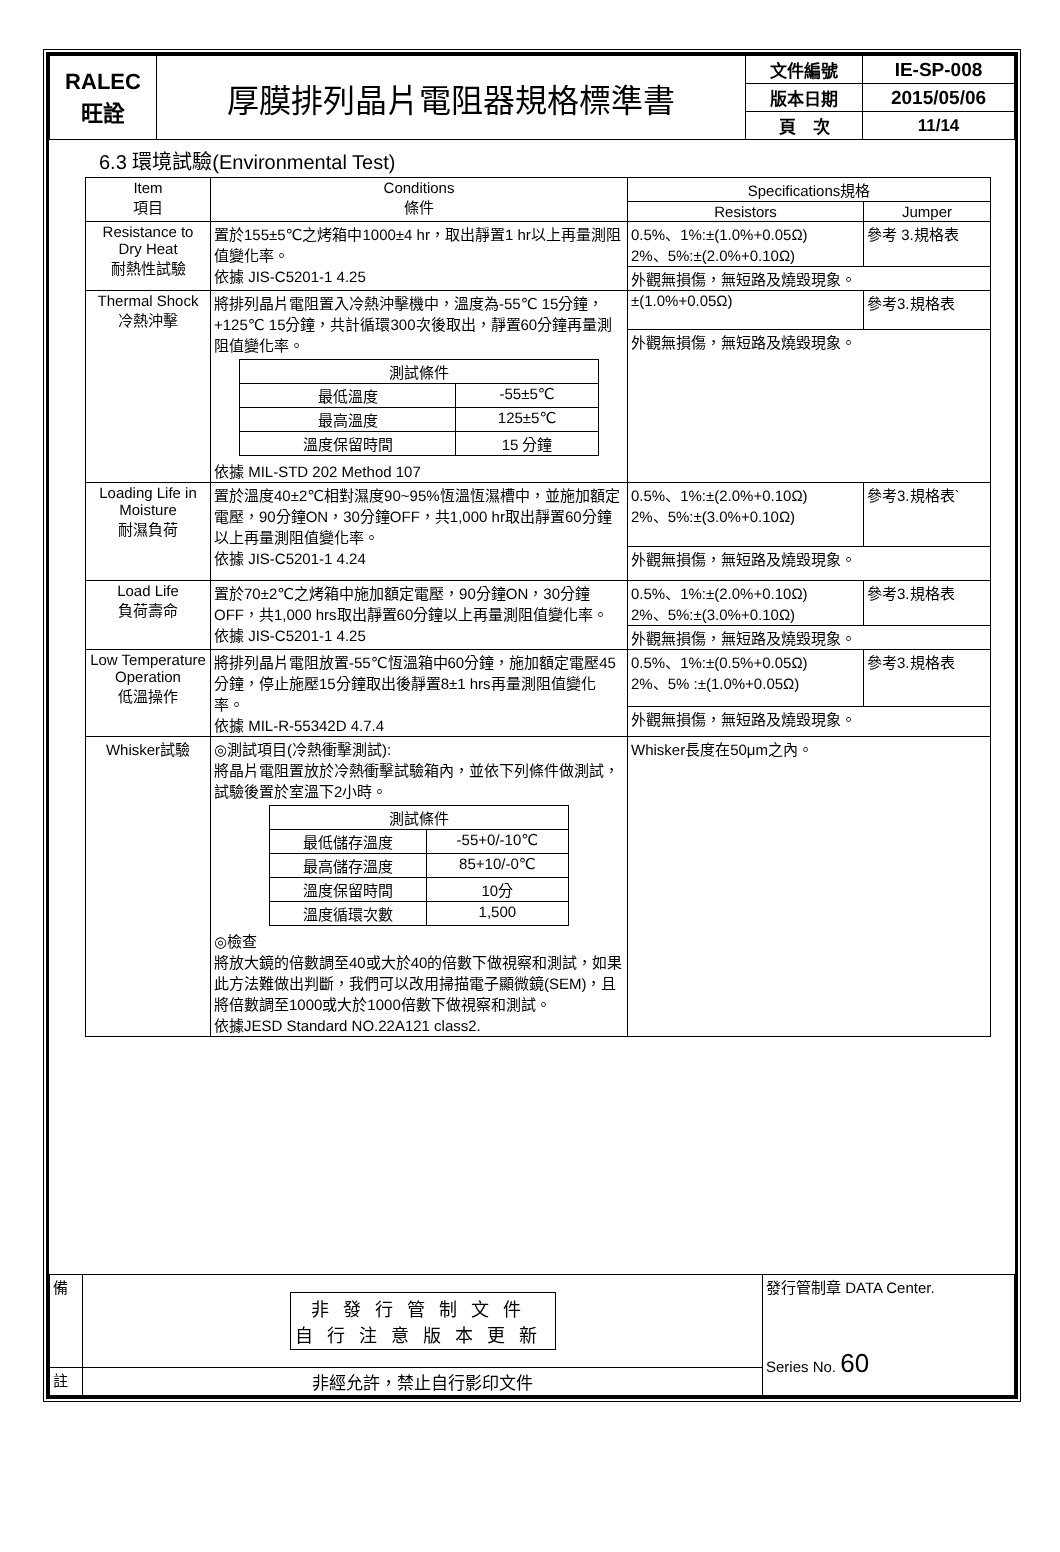| RALEC 旺詮 | 厚膜排列晶片電阻器規格標準書 | 文件編號 | IE-SP-008 |
| | | 版本日期 | 2015/05/06 |
| | | 頁 次 | 11/14 |
6.3 環境試驗(Environmental Test)
| Item 項目 | Conditions 條件 | Specifications規格 | |
| --- | --- | --- | --- |
| | | Resistors | Jumper |
| Resistance to Dry Heat 耐熱性試驗 | 置於155±5℃之烤箱中1000±4 hr，取出靜置1 hr以上再量測阻值變化率。 依據 JIS-C5201-1 4.25 | 0.5%、1%:±(1.0%+0.05Ω) 2%、5%:±(2.0%+0.10Ω) | 參考 3.規格表 |
| | | 外觀無損傷，無短路及燒毀現象。 | |
| Thermal Shock 冷熱沖擊 | 將排列晶片電阻置入冷熱沖擊機中，溫度為-55℃ 15分鐘，+125℃ 15分鐘，共計循環300次後取出，靜置60分鐘再量測阻值變化率。 / 測試條件 / / / 最低溫度 / -55±5℃ / / 最高溫度 / 125±5℃ / / 溫度保留時間 / 15 分鐘 / 依據 MIL-STD 202 Method 107 | ±(1.0%+0.05Ω) | 參考3.規格表 |
| | | 外觀無損傷，無短路及燒毀現象。 | |
| Loading Life in Moisture 耐濕負荷 | 置於溫度40±2℃相對濕度90~95%恆溫恆濕槽中，並施加額定電壓，90分鐘ON，30分鐘OFF，共1,000 hr取出靜置60分鐘以上再量測阻值變化率。 依據 JIS-C5201-1 4.24 | 0.5%、1%:±(2.0%+0.10Ω) 2%、5%:±(3.0%+0.10Ω) | 參考3.規格表` |
| | | 外觀無損傷，無短路及燒毀現象。 | |
| Load Life 負荷壽命 | 置於70±2℃之烤箱中施加額定電壓，90分鐘ON，30分鐘OFF，共1,000 hrs取出靜置60分鐘以上再量測阻值變化率。 依據 JIS-C5201-1 4.25 | 0.5%、1%:±(2.0%+0.10Ω) 2%、5%:±(3.0%+0.10Ω) | 參考3.規格表 |
| | | 外觀無損傷，無短路及燒毀現象。 | |
| Low Temperature Operation 低溫操作 | 將排列晶片電阻放置-55℃恆溫箱中60分鐘，施加額定電壓45分鐘，停止施壓15分鐘取出後靜置8±1 hrs再量測阻值變化率。 依據 MIL-R-55342D 4.7.4 | 0.5%、1%:±(0.5%+0.05Ω) 2%、5% :±(1.0%+0.05Ω) | 參考3.規格表 |
| | | 外觀無損傷，無短路及燒毀現象。 | |
| Whisker試驗 | ◎測試項目(冷熱衝擊測試): 將晶片電阻置放於冷熱衝擊試驗箱內，並依下列條件做測試，試驗後置於室溫下2小時。 / 測試條件 / / / 最低儲存溫度 / -55+0/-10℃ / / 最高儲存溫度 / 85+10/-0℃ / / 溫度保留時間 / 10分 / / 溫度循環次數 / 1,500 / ◎檢查 將放大鏡的倍數調至40或大於40的倍數下做視察和測試，如果此方法難做出判斷，我們可以改用掃描電子顯微鏡(SEM)，且將倍數調至1000或大於1000倍數下做視察和測試。 依據JESD Standard NO.22A121 class2. | Whisker長度在50μm之內。 | |
| 備 | 非發行管制文件 自行注意版本更新 | 發行管制章 DATA Center. Series No. 60 |
| 註 | 非經允許，禁止自行影印文件 | |